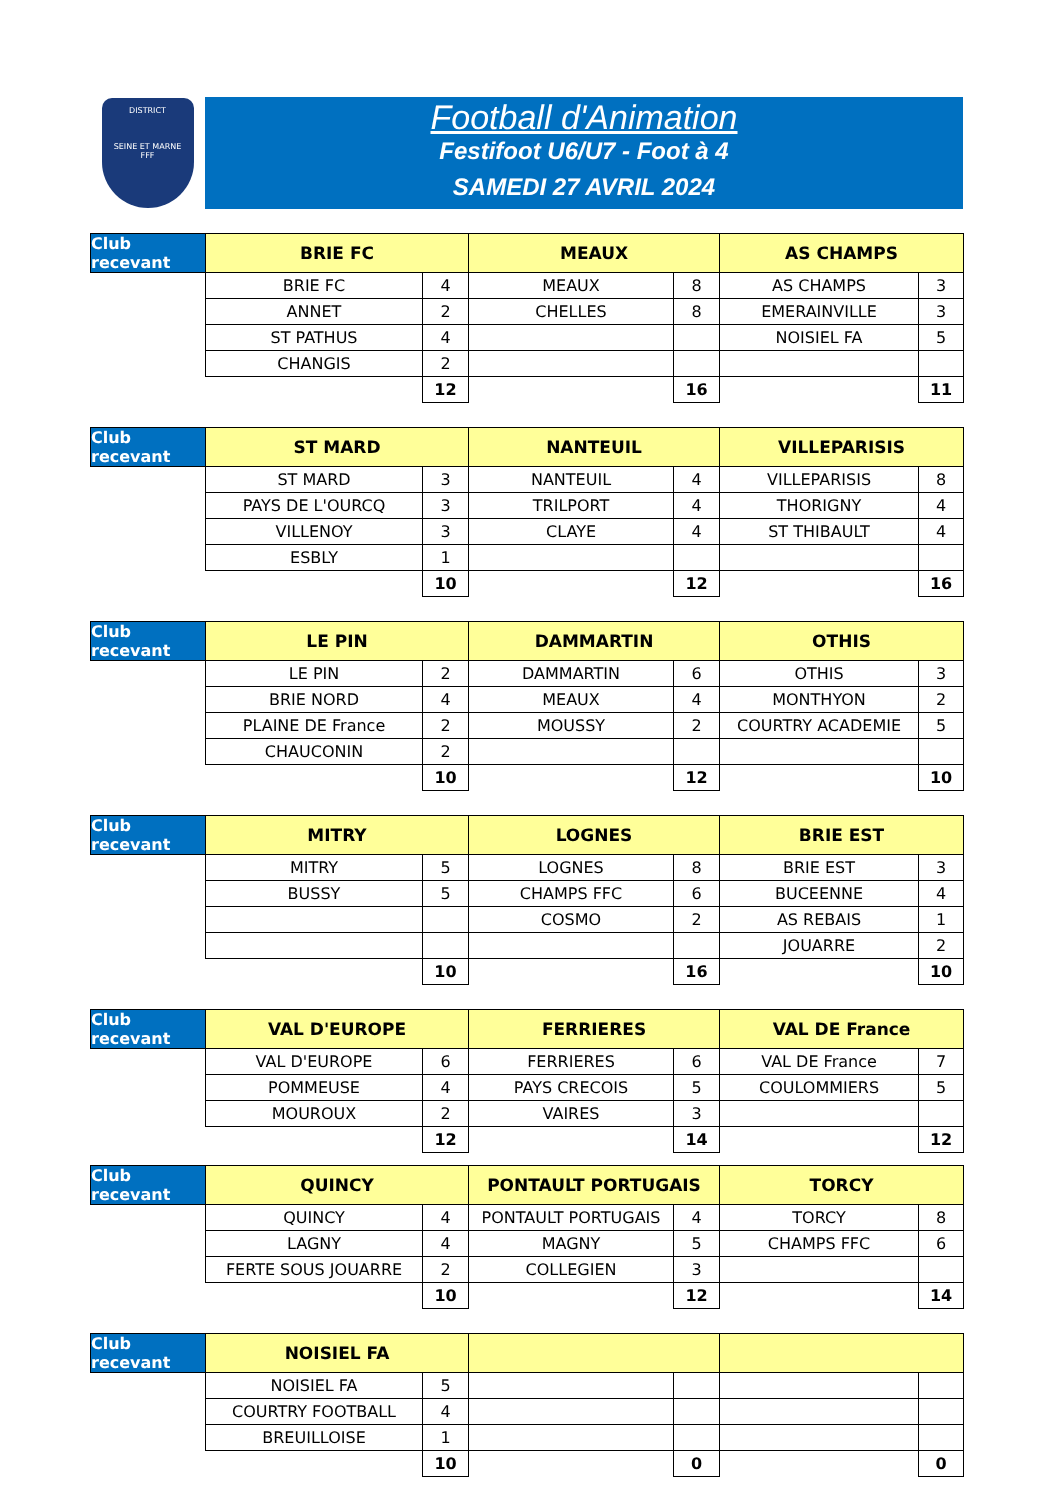DISTRICT
SEINE ET MARNE
FFF
Football d'Animation
Festifoot U6/U7 - Foot à 4
SAMEDI 27 AVRIL 2024
| Club recevant | BRIE FC | | MEAUX | | AS CHAMPS | |
| | BRIE FC | 4 | MEAUX | 8 | AS CHAMPS | 3 |
| | ANNET | 2 | CHELLES | 8 | EMERAINVILLE | 3 |
| | ST PATHUS | 4 | | | NOISIEL FA | 5 |
| | CHANGIS | 2 | | | | |
| | | 12 | | 16 | | 11 |
| Club recevant | ST MARD | | NANTEUIL | | VILLEPARISIS | |
| | ST MARD | 3 | NANTEUIL | 4 | VILLEPARISIS | 8 |
| | PAYS DE L'OURCQ | 3 | TRILPORT | 4 | THORIGNY | 4 |
| | VILLENOY | 3 | CLAYE | 4 | ST THIBAULT | 4 |
| | ESBLY | 1 | | | | |
| | | 10 | | 12 | | 16 |
| Club recevant | LE PIN | | DAMMARTIN | | OTHIS | |
| | LE PIN | 2 | DAMMARTIN | 6 | OTHIS | 3 |
| | BRIE NORD | 4 | MEAUX | 4 | MONTHYON | 2 |
| | PLAINE DE France | 2 | MOUSSY | 2 | COURTRY ACADEMIE | 5 |
| | CHAUCONIN | 2 | | | | |
| | | 10 | | 12 | | 10 |
| Club recevant | MITRY | | LOGNES | | BRIE EST | |
| | MITRY | 5 | LOGNES | 8 | BRIE EST | 3 |
| | BUSSY | 5 | CHAMPS FFC | 6 | BUCEENNE | 4 |
| | | | COSMO | 2 | AS REBAIS | 1 |
| | | | | | JOUARRE | 2 |
| | | 10 | | 16 | | 10 |
| Club recevant | VAL D'EUROPE | | FERRIERES | | VAL DE France | |
| | VAL D'EUROPE | 6 | FERRIERES | 6 | VAL DE France | 7 |
| | POMMEUSE | 4 | PAYS CRECOIS | 5 | COULOMMIERS | 5 |
| | MOUROUX | 2 | VAIRES | 3 | | |
| | | 12 | | 14 | | 12 |
| Club recevant | QUINCY | | PONTAULT PORTUGAIS | | TORCY | |
| | QUINCY | 4 | PONTAULT PORTUGAIS | 4 | TORCY | 8 |
| | LAGNY | 4 | MAGNY | 5 | CHAMPS FFC | 6 |
| | FERTE SOUS JOUARRE | 2 | COLLEGIEN | 3 | | |
| | | 10 | | 12 | | 14 |
| Club recevant | NOISIEL FA | | | | | |
| | NOISIEL FA | 5 | | | | |
| | COURTRY FOOTBALL | 4 | | | | |
| | BREUILLOISE | 1 | | | | |
| | | 10 | | 0 | | 0 |